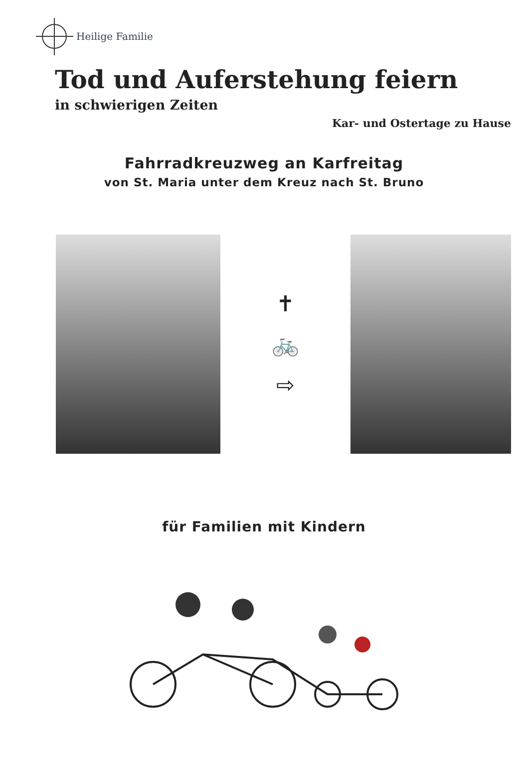Heilige Familie
Tod und Auferstehung feiern
in schwierigen Zeiten
Kar- und Ostertage zu Hause
Fahrradkreuzweg an Karfreitag
von St. Maria unter dem Kreuz nach St. Bruno
✝
🚲
⇨
für Familien mit Kindern